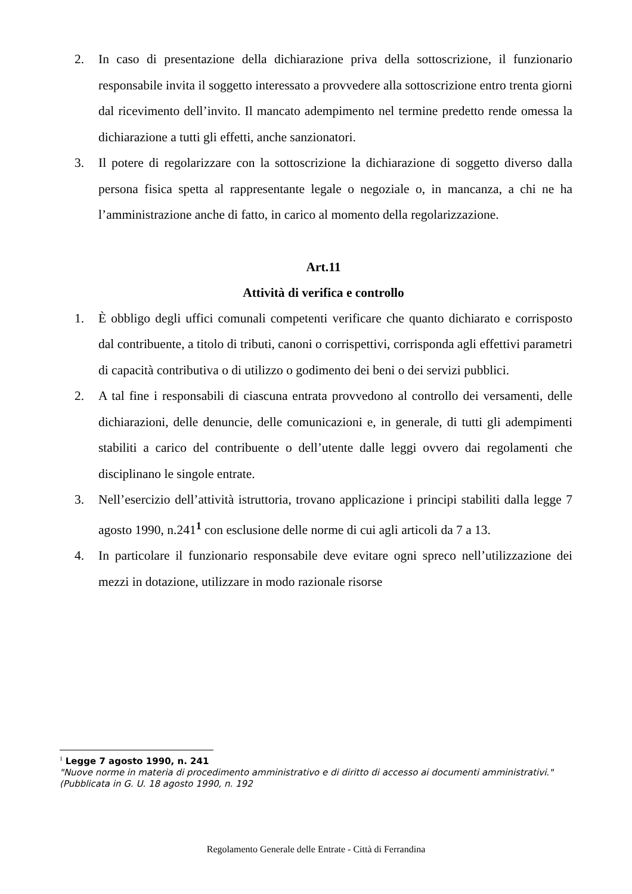2. In caso di presentazione della dichiarazione priva della sottoscrizione, il funzionario responsabile invita il soggetto interessato a provvedere alla sottoscrizione entro trenta giorni dal ricevimento dell’invito. Il mancato adempimento nel termine predetto rende omessa la dichiarazione a tutti gli effetti, anche sanzionatori.
3. Il potere di regolarizzare con la sottoscrizione la dichiarazione di soggetto diverso dalla persona fisica spetta al rappresentante legale o negoziale o, in mancanza, a chi ne ha l’amministrazione anche di fatto, in carico al momento della regolarizzazione.
Art.11
Attività di verifica e controllo
1. È obbligo degli uffici comunali competenti verificare che quanto dichiarato e corrisposto dal contribuente, a titolo di tributi, canoni o corrispettivi, corrisponda agli effettivi parametri di capacità contributiva o di utilizzo o godimento dei beni o dei servizi pubblici.
2. A tal fine i responsabili di ciascuna entrata provvedono al controllo dei versamenti, delle dichiarazioni, delle denuncie, delle comunicazioni e, in generale, di tutti gli adempimenti stabiliti a carico del contribuente o dell’utente dalle leggi ovvero dai regolamenti che disciplinano le singole entrate.
3. Nell’esercizio dell’attività istruttoria, trovano applicazione i principi stabiliti dalla legge 7 agosto 1990, n.241<sup>1</sup> con esclusione delle norme di cui agli articoli da 7 a 13.
4. In particolare il funzionario responsabile deve evitare ogni spreco nell’utilizzazione dei mezzi in dotazione, utilizzare in modo razionale risorse
<sup>1</sup> Legge 7 agosto 1990, n. 241
"Nuove norme in materia di procedimento amministrativo e di diritto di accesso ai documenti amministrativi."
(Pubblicata in G. U. 18 agosto 1990, n. 192
Regolamento Generale delle Entrate - Città di Ferrandina